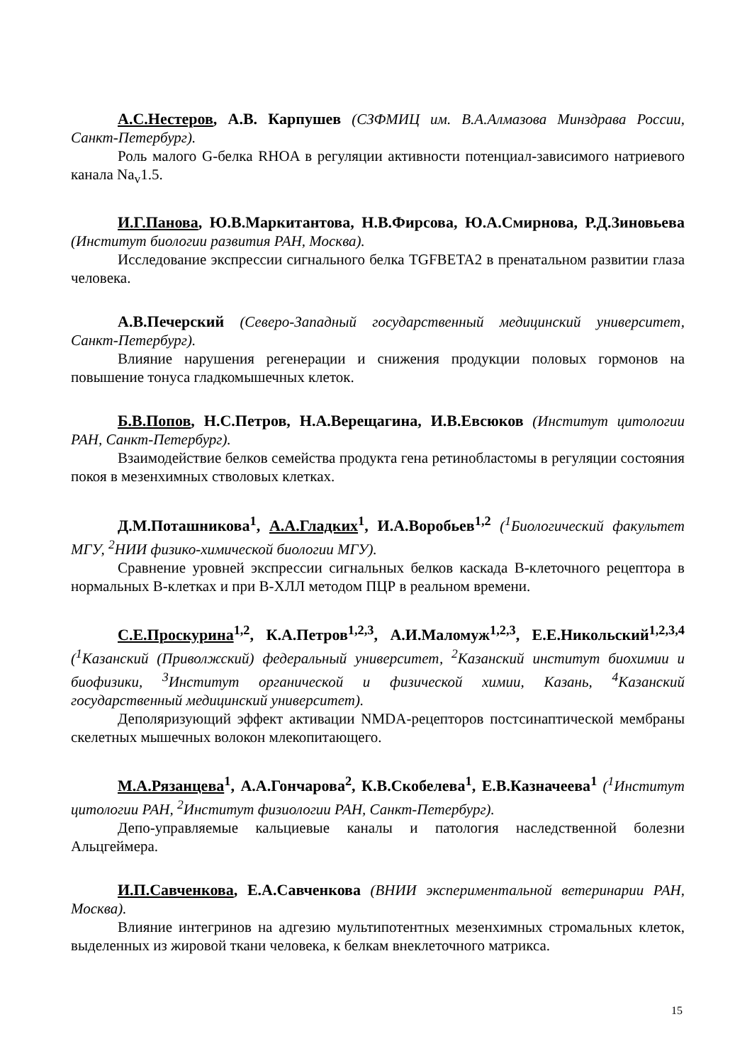А.С.Нестеров, А.В. Карпушев (СЗФМИЦ им. В.А.Алмазова Минздрава России, Санкт-Петербург).
Роль малого G-белка RHOA в регуляции активности потенциал-зависимого натриевого канала Na<sub>v</sub>1.5.
И.Г.Панова, Ю.В.Маркитантова, Н.В.Фирсова, Ю.А.Смирнова, Р.Д.Зиновьева (Институт биологии развития РАН, Москва).
Исследование экспрессии сигнального белка TGFBETA2 в пренатальном развитии глаза человека.
А.В.Печерский (Северо-Западный государственный медицинский университет, Санкт-Петербург).
Влияние нарушения регенерации и снижения продукции половых гормонов на повышение тонуса гладкомышечных клеток.
Б.В.Попов, Н.С.Петров, Н.А.Верещагина, И.В.Евсюков (Институт цитологии РАН, Санкт-Петербург).
Взаимодействие белков семейства продукта гена ретинобластомы в регуляции состояния покоя в мезенхимных стволовых клетках.
Д.М.Поташникова<sup>1</sup>, А.А.Гладких<sup>1</sup>, И.А.Воробьев<sup>1,2</sup> (<sup>1</sup>Биологический факультет МГУ, <sup>2</sup>НИИ физико-химической биологии МГУ).
Сравнение уровней экспрессии сигнальных белков каскада В-клеточного рецептора в нормальных В-клетках и при В-ХЛЛ методом ПЦР в реальном времени.
С.Е.Проскурина<sup>1,2</sup>, К.А.Петров<sup>1,2,3</sup>, А.И.Маломуж<sup>1,2,3</sup>, Е.Е.Никольский<sup>1,2,3,4</sup> (<sup>1</sup>Казанский (Приволжский) федеральный университет, <sup>2</sup>Казанский институт биохимии и биофизики, <sup>3</sup>Институт органической и физической химии, Казань, <sup>4</sup>Казанский государственный медицинский университет).
Деполяризующий эффект активации NMDA-рецепторов постсинаптической мембраны скелетных мышечных волокон млекопитающего.
М.А.Рязанцева<sup>1</sup>, А.А.Гончарова<sup>2</sup>, К.В.Скобелева<sup>1</sup>, Е.В.Казначеева<sup>1</sup> (<sup>1</sup>Институт цитологии РАН, <sup>2</sup>Институт физиологии РАН, Санкт-Петербург).
Депо-управляемые кальциевые каналы и патология наследственной болезни Альцгеймера.
И.П.Савченкова, Е.А.Савченкова (ВНИИ экспериментальной ветеринарии РАН, Москва).
Влияние интегринов на адгезию мультипотентных мезенхимных стромальных клеток, выделенных из жировой ткани человека, к белкам внеклеточного матрикса.
15